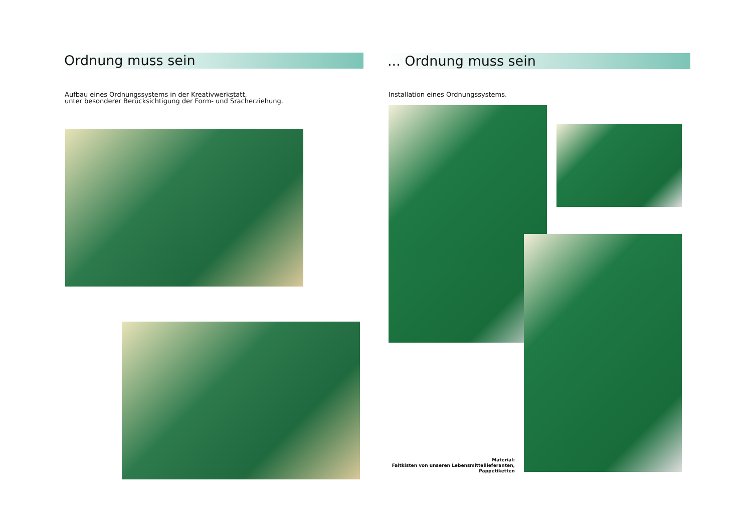Ordnung muss sein
Aufbau eines Ordnungssystems in der Kreativwerkstatt,
unter besonderer Berücksichtigung der Form- und Sracherziehung.
... Ordnung muss sein
Installation eines Ordnungssystems.
Material:
Faltkisten von unseren Lebensmittellieferanten,
Pappetiketten